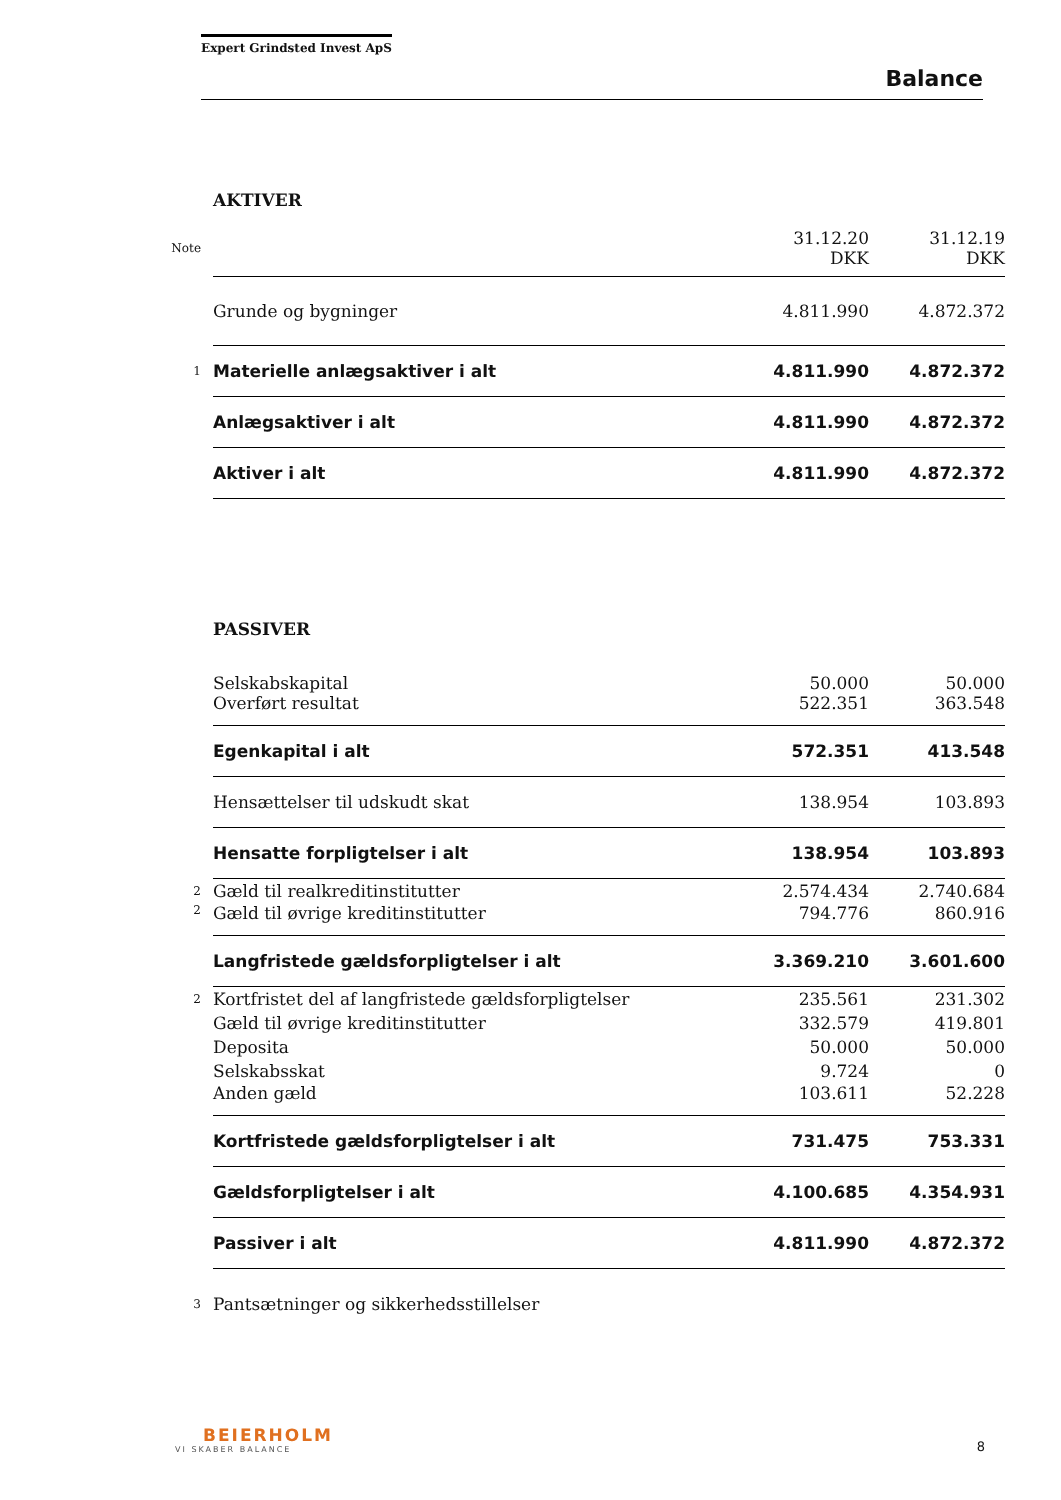Expert Grindsted Invest ApS
Balance
| | AKTIVER | | |
| Note | | 31.12.20 DKK | 31.12.19 DKK |
| | Grunde og bygninger | 4.811.990 | 4.872.372 |
| 1 | Materielle anlægsaktiver i alt | 4.811.990 | 4.872.372 |
| | Anlægsaktiver i alt | 4.811.990 | 4.872.372 |
| | Aktiver i alt | 4.811.990 | 4.872.372 |
| | PASSIVER | | |
| | Selskabskapital | 50.000 | 50.000 |
| | Overført resultat | 522.351 | 363.548 |
| | Egenkapital i alt | 572.351 | 413.548 |
| | Hensættelser til udskudt skat | 138.954 | 103.893 |
| | Hensatte forpligtelser i alt | 138.954 | 103.893 |
| 2 | Gæld til realkreditinstitutter | 2.574.434 | 2.740.684 |
| 2 | Gæld til øvrige kreditinstitutter | 794.776 | 860.916 |
| | Langfristede gældsforpligtelser i alt | 3.369.210 | 3.601.600 |
| 2 | Kortfristet del af langfristede gældsforpligtelser | 235.561 | 231.302 |
| | Gæld til øvrige kreditinstitutter | 332.579 | 419.801 |
| | Deposita | 50.000 | 50.000 |
| | Selskabsskat | 9.724 | 0 |
| | Anden gæld | 103.611 | 52.228 |
| | Kortfristede gældsforpligtelser i alt | 731.475 | 753.331 |
| | Gældsforpligtelser i alt | 4.100.685 | 4.354.931 |
| | Passiver i alt | 4.811.990 | 4.872.372 |
| 3 | Pantsætninger og sikkerhedsstillelser | | |
BEIERHOLM
VI SKABER BALANCE
8